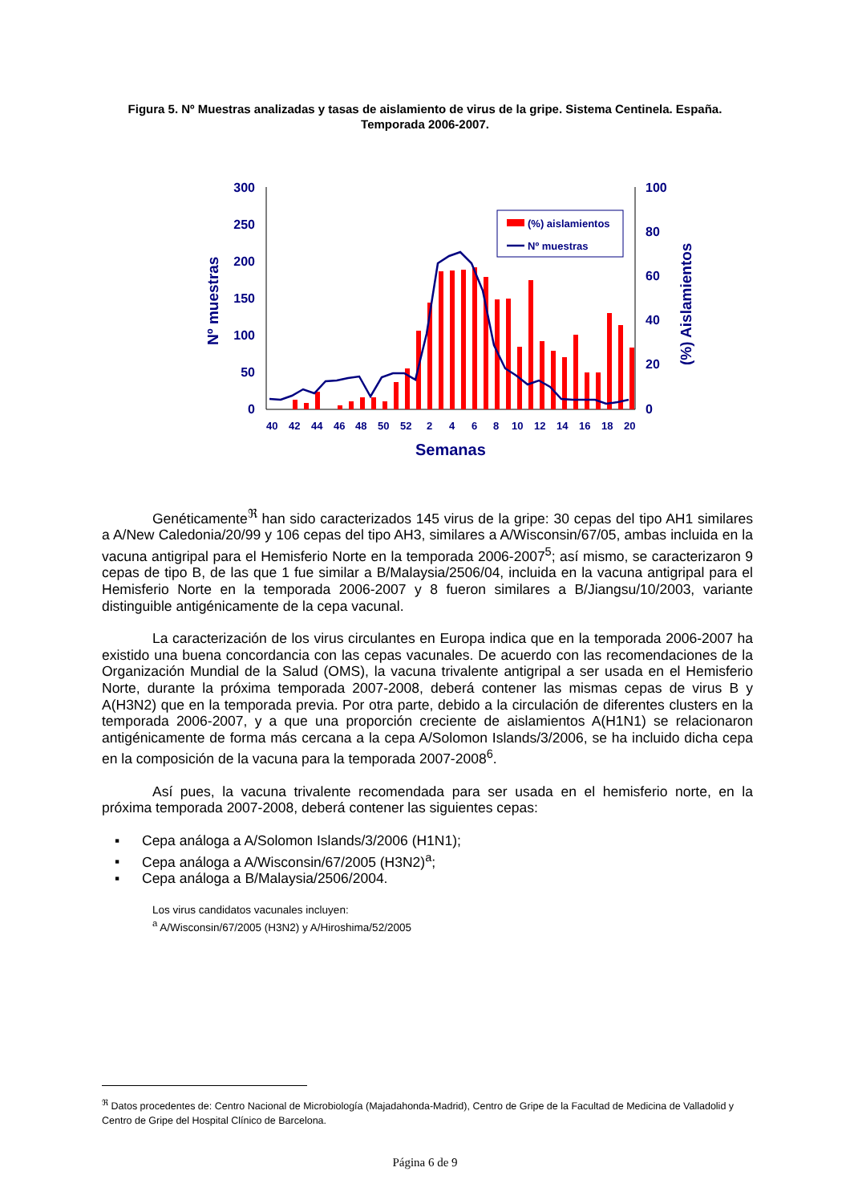Figura 5. Nº Muestras analizadas y tasas de aislamiento de virus de la gripe. Sistema Centinela. España.
Temporada 2006-2007.
300
250
200
150
100
50
0
100
80
60
40
20
0
Nº muestras
(%) Aislamientos
40
42
44
46
48
50
52
2
4
6
8
10
12
14
16
18
20
Semanas
(%) aislamientos
Nº muestras
Genéticamente<sup>ℜ</sup> han sido caracterizados 145 virus de la gripe: 30 cepas del tipo AH1 similares a A/New Caledonia/20/99 y 106 cepas del tipo AH3, similares a A/Wisconsin/67/05, ambas incluida en la vacuna antigripal para el Hemisferio Norte en la temporada 2006-2007<sup>5</sup>; así mismo, se caracterizaron 9 cepas de tipo B, de las que 1 fue similar a B/Malaysia/2506/04, incluida en la vacuna antigripal para el Hemisferio Norte en la temporada 2006-2007 y 8 fueron similares a B/Jiangsu/10/2003, variante distinguible antigénicamente de la cepa vacunal.
La caracterización de los virus circulantes en Europa indica que en la temporada 2006-2007 ha existido una buena concordancia con las cepas vacunales. De acuerdo con las recomendaciones de la Organización Mundial de la Salud (OMS), la vacuna trivalente antigripal a ser usada en el Hemisferio Norte, durante la próxima temporada 2007-2008, deberá contener las mismas cepas de virus B y A(H3N2) que en la temporada previa. Por otra parte, debido a la circulación de diferentes clusters en la temporada 2006-2007, y a que una proporción creciente de aislamientos A(H1N1) se relacionaron antigénicamente de forma más cercana a la cepa A/Solomon Islands/3/2006, se ha incluido dicha cepa en la composición de la vacuna para la temporada 2007-2008<sup>6</sup>.
Así pues, la vacuna trivalente recomendada para ser usada en el hemisferio norte, en la próxima temporada 2007-2008, deberá contener las siguientes cepas:
▪ Cepa análoga a A/Solomon Islands/3/2006 (H1N1);
▪ Cepa análoga a A/Wisconsin/67/2005 (H3N2)<sup>a</sup>;
▪ Cepa análoga a B/Malaysia/2506/2004.
Los virus candidatos vacunales incluyen:
<sup>a</sup> A/Wisconsin/67/2005 (H3N2) y A/Hiroshima/52/2005
<sup>ℜ</sup> Datos procedentes de: Centro Nacional de Microbiología (Majadahonda-Madrid), Centro de Gripe de la Facultad de Medicina de Valladolid y Centro de Gripe del Hospital Clínico de Barcelona.
Página 6 de 9